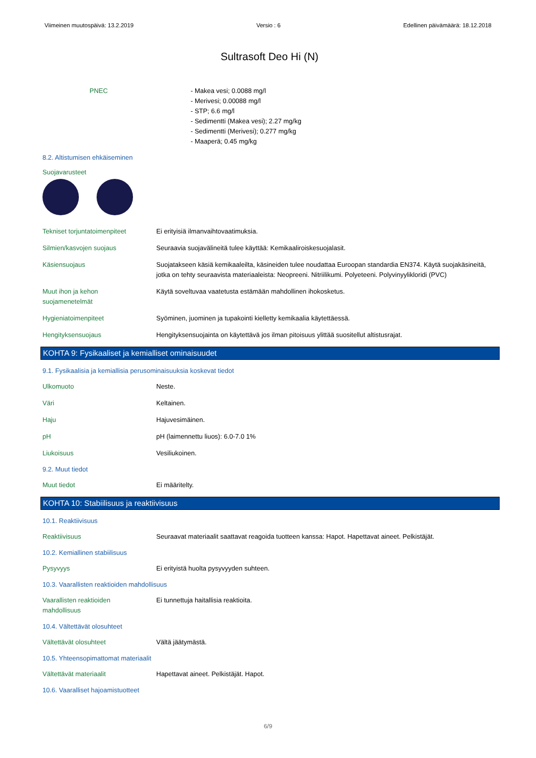Viimeinen muutospäivä: 13.2.2019 Versio : 6 Edellinen päivämäärä: 18.12.2018
Sultrasoft Deo Hi (N)
PNEC - Makea vesi; 0.0088 mg/l
- Merivesi; 0.00088 mg/l
- STP; 6.6 mg/l
- Sedimentti (Makea vesi); 2.27 mg/kg
- Sedimentti (Merivesi); 0.277 mg/kg
- Maaperä; 0.45 mg/kg
8.2. Altistumisen ehkäiseminen
Suojavarusteet
Tekniset torjuntatoimenpiteet
Ei erityisiä ilmanvaihtovaatimuksia.
Silmien/kasvojen suojaus Seuraavia suojavälineitä tulee käyttää: Kemikaaliroiskesuojalasit.
Käsiensuojaus Suojatakseen käsiä kemikaaleilta, käsineiden tulee noudattaa Euroopan standardia EN374. Käytä suojakäsineitä, jotka on tehty seuraavista materiaaleista: Neopreeni. Nitriilikumi. Polyeteeni. Polyvinyylikloridi (PVC)
Muut ihon ja kehon
suojamenetelmät
Käytä soveltuvaa vaatetusta estämään mahdollinen ihokosketus.
Hygieniatoimenpiteet Syöminen, juominen ja tupakointi kielletty kemikaalia käytettäessä.
Hengityksensuojaus Hengityksensuojainta on käytettävä jos ilman pitoisuus ylittää suositellut altistusrajat.
KOHTA 9: Fysikaaliset ja kemialliset ominaisuudet
9.1. Fysikaalisia ja kemiallisia perusominaisuuksia koskevat tiedot
Ulkomuoto Neste.
Väri Keltainen.
Haju Hajuvesimäinen.
pH pH (laimennettu liuos): 6.0-7.0 1%
Liukoisuus Vesiliukoinen.
9.2. Muut tiedot
Muut tiedot Ei määritelty.
KOHTA 10: Stabiilisuus ja reaktiivisuus
10.1. Reaktiivisuus
Reaktiivisuus Seuraavat materiaalit saattavat reagoida tuotteen kanssa: Hapot. Hapettavat aineet. Pelkistäjät.
10.2. Kemiallinen stabiilisuus
Pysyvyys Ei erityistä huolta pysyvyyden suhteen.
10.3. Vaarallisten reaktioiden mahdollisuus
Vaarallisten reaktioiden
mahdollisuus
Ei tunnettuja haitallisia reaktioita.
10.4. Vältettävät olosuhteet
Vältettävät olosuhteet Vältä jäätymästä.
10.5. Yhteensopimattomat materiaalit
Vältettävät materiaalit Hapettavat aineet. Pelkistäjät. Hapot.
10.6. Vaaralliset hajoamistuotteet
6/9